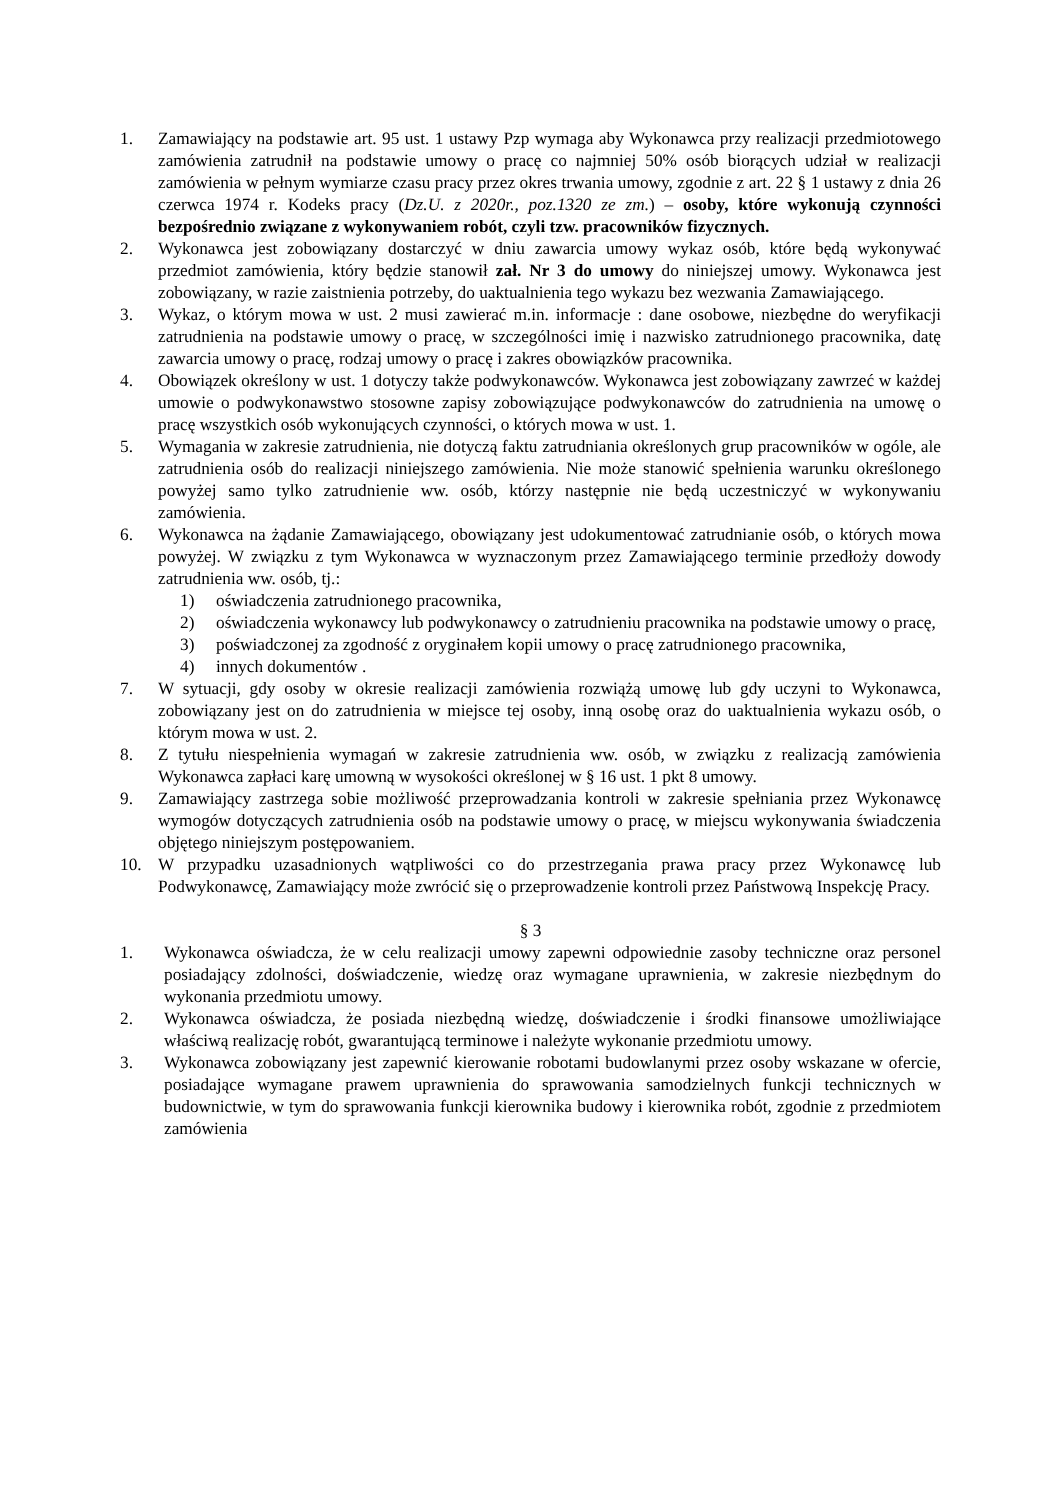1. Zamawiający na podstawie art. 95 ust. 1 ustawy Pzp wymaga aby Wykonawca przy realizacji przedmiotowego zamówienia zatrudnił na podstawie umowy o pracę co najmniej 50% osób biorących udział w realizacji zamówienia w pełnym wymiarze czasu pracy przez okres trwania umowy, zgodnie z art. 22 § 1 ustawy z dnia 26 czerwca 1974 r. Kodeks pracy (Dz.U. z 2020r., poz.1320 ze zm.) – osoby, które wykonują czynności bezpośrednio związane z wykonywaniem robót, czyli tzw. pracowników fizycznych.
2. Wykonawca jest zobowiązany dostarczyć w dniu zawarcia umowy wykaz osób, które będą wykonywać przedmiot zamówienia, który będzie stanowił zał. Nr 3 do umowy do niniejszej umowy. Wykonawca jest zobowiązany, w razie zaistnienia potrzeby, do uaktualnienia tego wykazu bez wezwania Zamawiającego.
3. Wykaz, o którym mowa w ust. 2 musi zawierać m.in. informacje : dane osobowe, niezbędne do weryfikacji zatrudnienia na podstawie umowy o pracę, w szczególności imię i nazwisko zatrudnionego pracownika, datę zawarcia umowy o pracę, rodzaj umowy o pracę i zakres obowiązków pracownika.
4. Obowiązek określony w ust. 1 dotyczy także podwykonawców. Wykonawca jest zobowiązany zawrzeć w każdej umowie o podwykonawstwo stosowne zapisy zobowiązujące podwykonawców do zatrudnienia na umowę o pracę wszystkich osób wykonujących czynności, o których mowa w ust. 1.
5. Wymagania w zakresie zatrudnienia, nie dotyczą faktu zatrudniania określonych grup pracowników w ogóle, ale zatrudnienia osób do realizacji niniejszego zamówienia. Nie może stanowić spełnienia warunku określonego powyżej samo tylko zatrudnienie ww. osób, którzy następnie nie będą uczestniczyć w wykonywaniu zamówienia.
6. Wykonawca na żądanie Zamawiającego, obowiązany jest udokumentować zatrudnianie osób, o których mowa powyżej. W związku z tym Wykonawca w wyznaczonym przez Zamawiającego terminie przedłoży dowody zatrudnienia ww. osób, tj.:
1) oświadczenia zatrudnionego pracownika,
2) oświadczenia wykonawcy lub podwykonawcy o zatrudnieniu pracownika na podstawie umowy o pracę,
3) poświadczonej za zgodność z oryginałem kopii umowy o pracę zatrudnionego pracownika,
4) innych dokumentów .
7. W sytuacji, gdy osoby w okresie realizacji zamówienia rozwiążą umowę lub gdy uczyni to Wykonawca, zobowiązany jest on do zatrudnienia w miejsce tej osoby, inną osobę oraz do uaktualnienia wykazu osób, o którym mowa w ust. 2.
8. Z tytułu niespełnienia wymagań w zakresie zatrudnienia ww. osób, w związku z realizacją zamówienia Wykonawca zapłaci karę umowną w wysokości określonej w § 16 ust. 1 pkt 8 umowy.
9. Zamawiający zastrzega sobie możliwość przeprowadzania kontroli w zakresie spełniania przez Wykonawcę wymogów dotyczących zatrudnienia osób na podstawie umowy o pracę, w miejscu wykonywania świadczenia objętego niniejszym postępowaniem.
10. W przypadku uzasadnionych wątpliwości co do przestrzegania prawa pracy przez Wykonawcę lub Podwykonawcę, Zamawiający może zwrócić się o przeprowadzenie kontroli przez Państwową Inspekcję Pracy.
§ 3
1. Wykonawca oświadcza, że w celu realizacji umowy zapewni odpowiednie zasoby techniczne oraz personel posiadający zdolności, doświadczenie, wiedzę oraz wymagane uprawnienia, w zakresie niezbędnym do wykonania przedmiotu umowy.
2. Wykonawca oświadcza, że posiada niezbędną wiedzę, doświadczenie i środki finansowe umożliwiające właściwą realizację robót, gwarantującą terminowe i należyte wykonanie przedmiotu umowy.
3. Wykonawca zobowiązany jest zapewnić kierowanie robotami budowlanymi przez osoby wskazane w ofercie, posiadające wymagane prawem uprawnienia do sprawowania samodzielnych funkcji technicznych w budownictwie, w tym do sprawowania funkcji kierownika budowy i kierownika robót, zgodnie z przedmiotem zamówienia